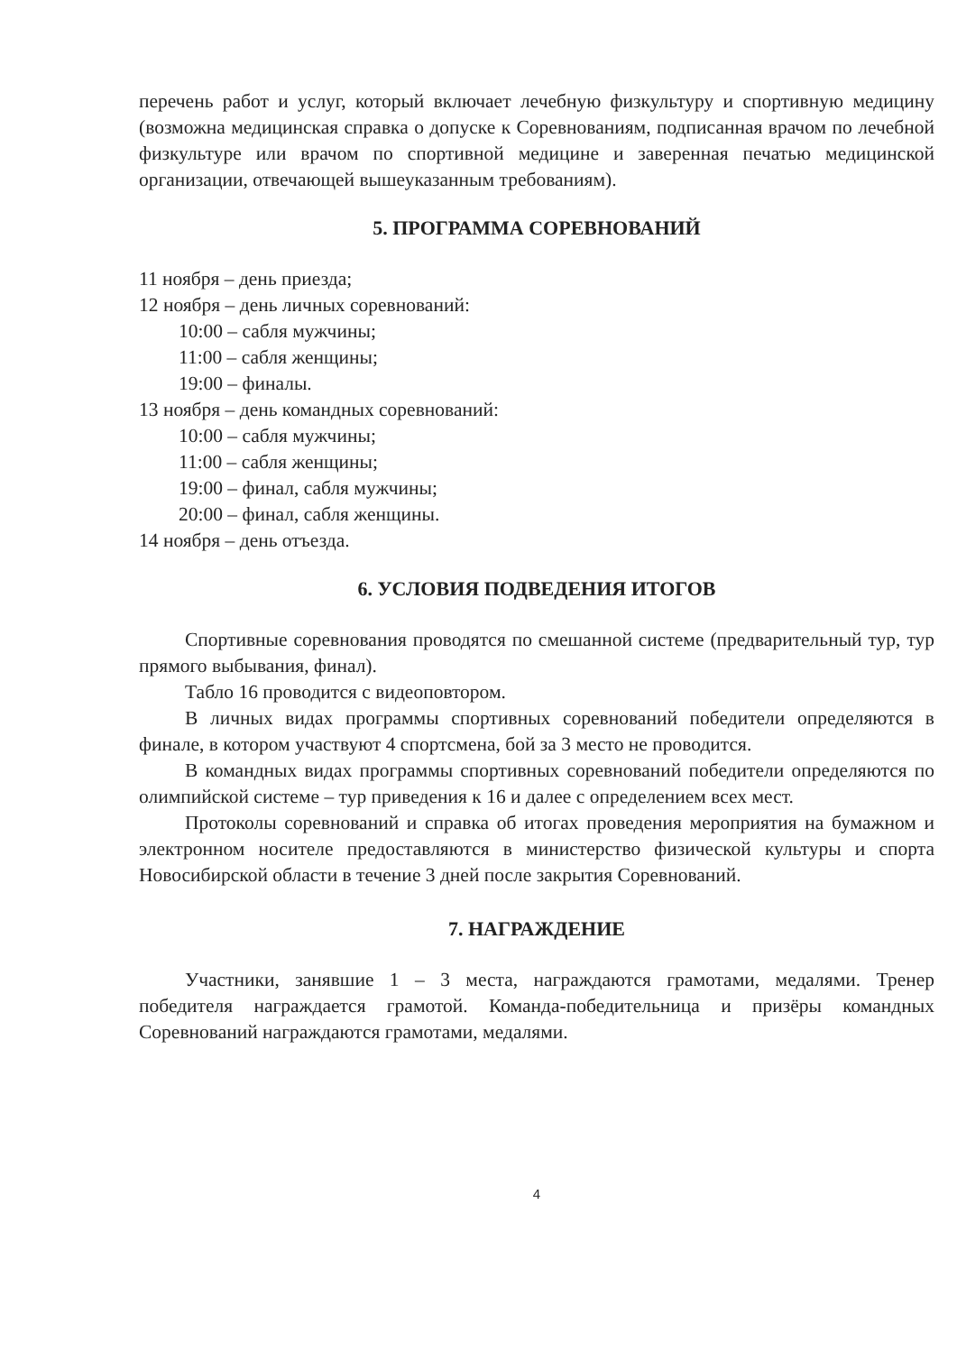перечень работ и услуг, который включает лечебную физкультуру и спортивную медицину (возможна медицинская справка о допуске к Соревнованиям, подписанная врачом по лечебной физкультуре или врачом по спортивной медицине и заверенная печатью медицинской организации, отвечающей вышеуказанным требованиям).
5. ПРОГРАММА СОРЕВНОВАНИЙ
11 ноября – день приезда;
12 ноября – день личных соревнований:
10:00 – сабля мужчины;
11:00 – сабля женщины;
19:00 – финалы.
13 ноября – день командных соревнований:
10:00 – сабля мужчины;
11:00 – сабля женщины;
19:00 – финал, сабля мужчины;
20:00 – финал, сабля женщины.
14 ноября – день отъезда.
6. УСЛОВИЯ ПОДВЕДЕНИЯ ИТОГОВ
Спортивные соревнования проводятся по смешанной системе (предварительный тур, тур прямого выбывания, финал).
Табло 16 проводится с видеоповтором.
В личных видах программы спортивных соревнований победители определяются в финале, в котором участвуют 4 спортсмена, бой за 3 место не проводится.
В командных видах программы спортивных соревнований победители определяются по олимпийской системе – тур приведения к 16 и далее с определением всех мест.
Протоколы соревнований и справка об итогах проведения мероприятия на бумажном и электронном носителе предоставляются в министерство физической культуры и спорта Новосибирской области в течение 3 дней после закрытия Соревнований.
7. НАГРАЖДЕНИЕ
Участники, занявшие 1 – 3 места, награждаются грамотами, медалями. Тренер победителя награждается грамотой. Команда-победительница и призёры командных Соревнований награждаются грамотами, медалями.
4